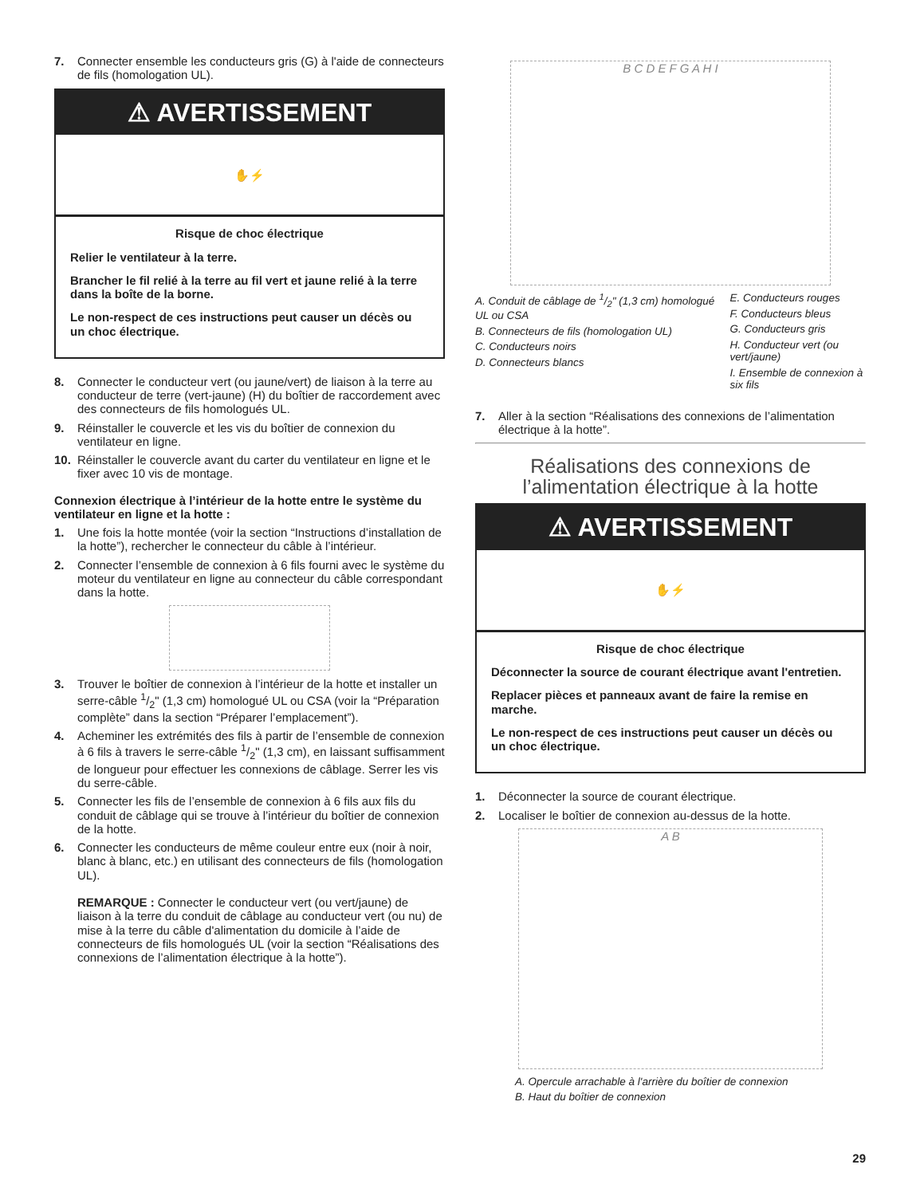7. Connecter ensemble les conducteurs gris (G) à l'aide de connecteurs de fils (homologation UL).
⚠ AVERTISSEMENT
✋⚡
Risque de choc électrique
Relier le ventilateur à la terre.
Brancher le fil relié à la terre au fil vert et jaune relié à la terre dans la boîte de la borne.
Le non-respect de ces instructions peut causer un décès ou un choc électrique.
8. Connecter le conducteur vert (ou jaune/vert) de liaison à la terre au conducteur de terre (vert-jaune) (H) du boîtier de raccordement avec des connecteurs de fils homologués UL.
9. Réinstaller le couvercle et les vis du boîtier de connexion du ventilateur en ligne.
10. Réinstaller le couvercle avant du carter du ventilateur en ligne et le fixer avec 10 vis de montage.
Connexion électrique à l’intérieur de la hotte entre le système du ventilateur en ligne et la hotte :
1. Une fois la hotte montée (voir la section “Instructions d’installation de la hotte”), rechercher le connecteur du câble à l’intérieur.
2. Connecter l’ensemble de connexion à 6 fils fourni avec le système du moteur du ventilateur en ligne au connecteur du câble correspondant dans la hotte.
3. Trouver le boîtier de connexion à l’intérieur de la hotte et installer un serre-câble 1/2" (1,3 cm) homologué UL ou CSA (voir la “Préparation complète” dans la section “Préparer l’emplacement”).
4. Acheminer les extrémités des fils à partir de l’ensemble de connexion à 6 fils à travers le serre-câble 1/2" (1,3 cm), en laissant suffisamment de longueur pour effectuer les connexions de câblage. Serrer les vis du serre-câble.
5. Connecter les fils de l’ensemble de connexion à 6 fils aux fils du conduit de câblage qui se trouve à l’intérieur du boîtier de connexion de la hotte.
6. Connecter les conducteurs de même couleur entre eux (noir à noir, blanc à blanc, etc.) en utilisant des connecteurs de fils (homologation UL).
REMARQUE : Connecter le conducteur vert (ou vert/jaune) de liaison à la terre du conduit de câblage au conducteur vert (ou nu) de mise à la terre du câble d'alimentation du domicile à l’aide de connecteurs de fils homologués UL (voir la section “Réalisations des connexions de l’alimentation électrique à la hotte”).
B C D E F G A H I
A. Conduit de câblage de 1/2" (1,3 cm) homologué UL ou CSA
B. Connecteurs de fils (homologation UL)
C. Conducteurs noirs
D. Connecteurs blancs
E. Conducteurs rouges
F. Conducteurs bleus
G. Conducteurs gris
H. Conducteur vert (ou vert/jaune)
I. Ensemble de connexion à six fils
7. Aller à la section “Réalisations des connexions de l’alimentation électrique à la hotte”.
Réalisations des connexions de l’alimentation électrique à la hotte
⚠ AVERTISSEMENT
✋⚡
Risque de choc électrique
Déconnecter la source de courant électrique avant l'entretien.
Replacer pièces et panneaux avant de faire la remise en marche.
Le non-respect de ces instructions peut causer un décès ou un choc électrique.
1. Déconnecter la source de courant électrique.
2. Localiser le boîtier de connexion au-dessus de la hotte.
A B
A. Opercule arrachable à l'arrière du boîtier de connexion
B. Haut du boîtier de connexion
29